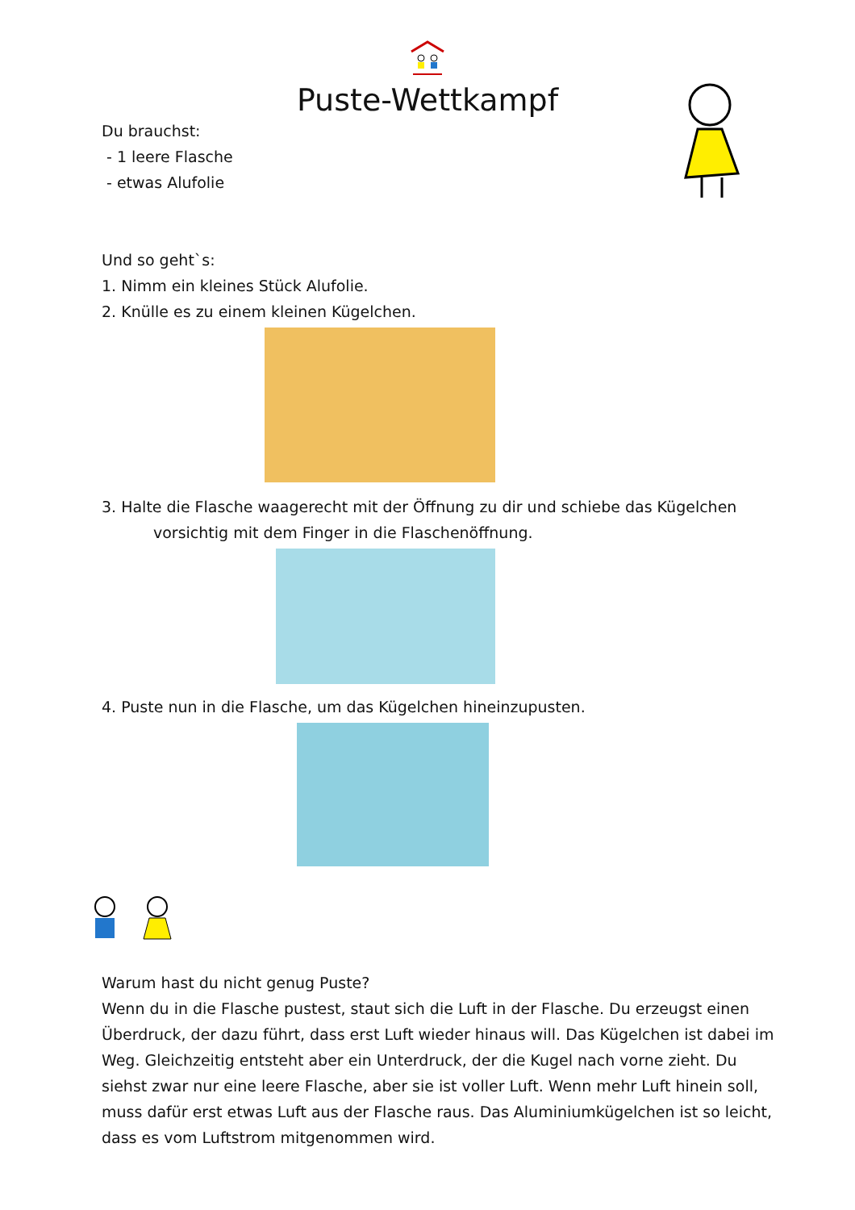Puste-Wettkampf
Du brauchst:
- 1 leere Flasche
- etwas Alufolie
Und so geht`s:
1. Nimm ein kleines Stück Alufolie.
2. Knülle es zu einem kleinen Kügelchen.
3. Halte die Flasche waagerecht mit der Öffnung zu dir und schiebe das Kügelchen
vorsichtig mit dem Finger in die Flaschenöffnung.
4. Puste nun in die Flasche, um das Kügelchen hineinzupusten.
Warum hast du nicht genug Puste?
Wenn du in die Flasche pustest, staut sich die Luft in der Flasche. Du erzeugst einen Überdruck, der dazu führt, dass erst Luft wieder hinaus will. Das Kügelchen ist dabei im Weg. Gleichzeitig entsteht aber ein Unterdruck, der die Kugel nach vorne zieht. Du siehst zwar nur eine leere Flasche, aber sie ist voller Luft. Wenn mehr Luft hinein soll, muss dafür erst etwas Luft aus der Flasche raus. Das Aluminiumkügelchen ist so leicht, dass es vom Luftstrom mitgenommen wird.